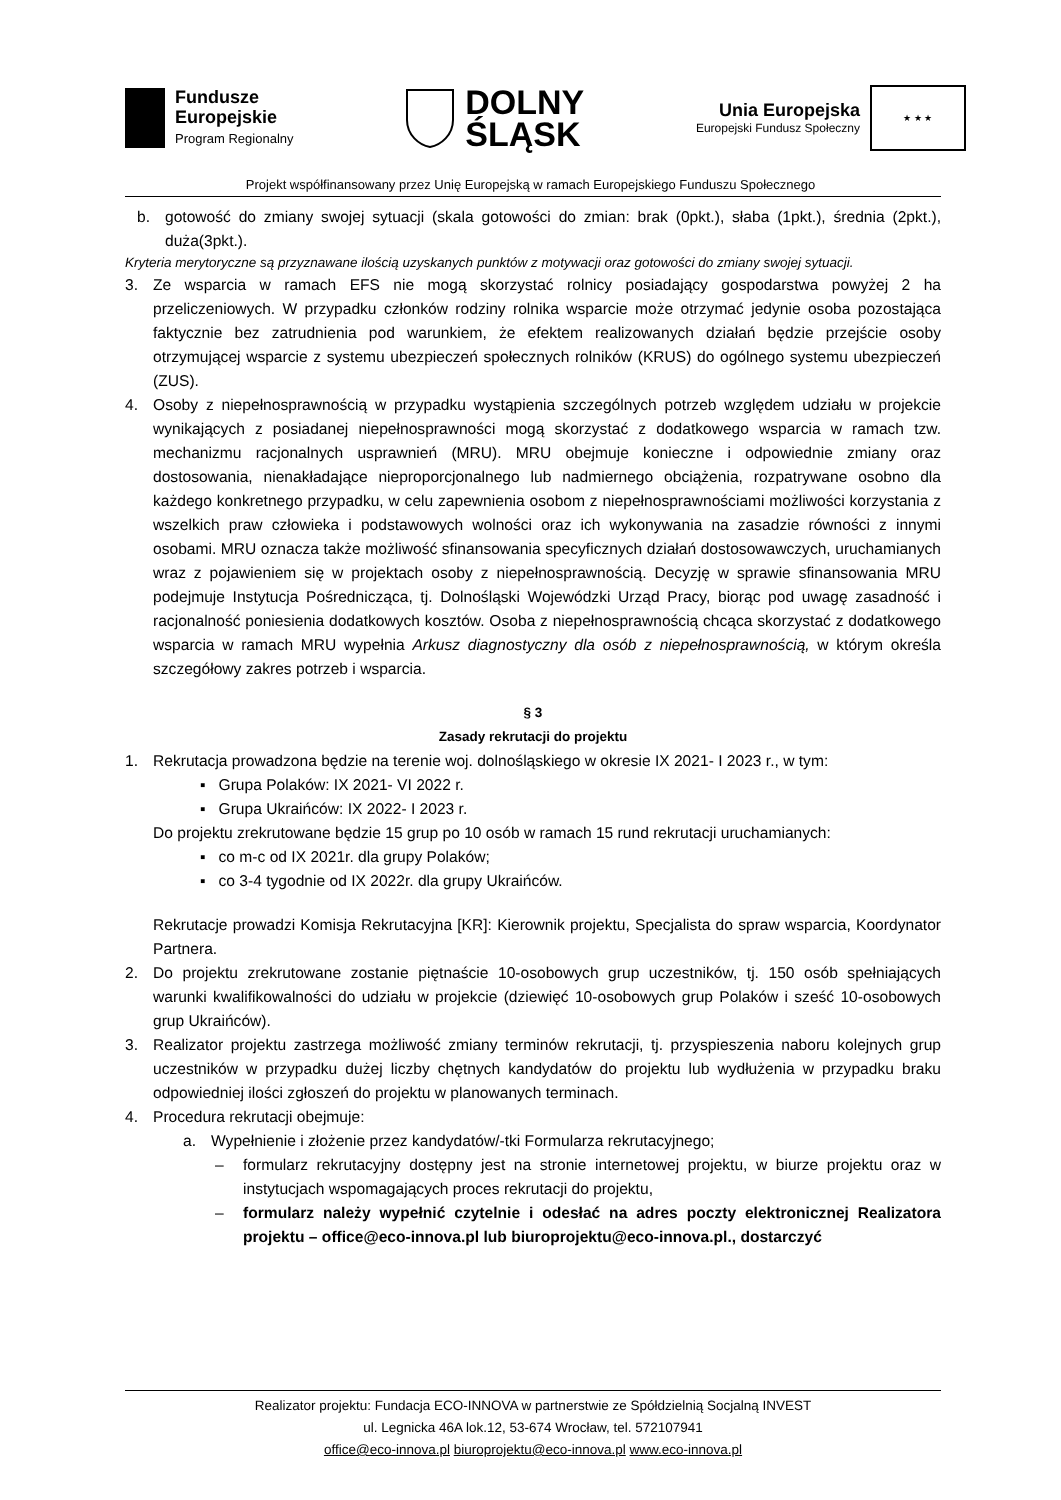Fundusze
Europejskie
Program Regionalny
DOLNY
ŚLĄSK
Unia Europejska
Europejski Fundusz Społeczny
★ ★ ★
Projekt współfinansowany przez Unię Europejską w ramach Europejskiego Funduszu Społecznego
b. gotowość do zmiany swojej sytuacji (skala gotowości do zmian: brak (0pkt.), słaba (1pkt.), średnia (2pkt.), duża(3pkt.).
Kryteria merytoryczne są przyznawane ilością uzyskanych punktów z motywacji oraz gotowości do zmiany swojej sytuacji.
3. Ze wsparcia w ramach EFS nie mogą skorzystać rolnicy posiadający gospodarstwa powyżej 2 ha przeliczeniowych. W przypadku członków rodziny rolnika wsparcie może otrzymać jedynie osoba pozostająca faktycznie bez zatrudnienia pod warunkiem, że efektem realizowanych działań będzie przejście osoby otrzymującej wsparcie z systemu ubezpieczeń społecznych rolników (KRUS) do ogólnego systemu ubezpieczeń (ZUS).
4. Osoby z niepełnosprawnością w przypadku wystąpienia szczególnych potrzeb względem udziału w projekcie wynikających z posiadanej niepełnosprawności mogą skorzystać z dodatkowego wsparcia w ramach tzw. mechanizmu racjonalnych usprawnień (MRU). MRU obejmuje konieczne i odpowiednie zmiany oraz dostosowania, nienakładające nieproporcjonalnego lub nadmiernego obciążenia, rozpatrywane osobno dla każdego konkretnego przypadku, w celu zapewnienia osobom z niepełnosprawnościami możliwości korzystania z wszelkich praw człowieka i podstawowych wolności oraz ich wykonywania na zasadzie równości z innymi osobami. MRU oznacza także możliwość sfinansowania specyficznych działań dostosowawczych, uruchamianych wraz z pojawieniem się w projektach osoby z niepełnosprawnością. Decyzję w sprawie sfinansowania MRU podejmuje Instytucja Pośrednicząca, tj. Dolnośląski Wojewódzki Urząd Pracy, biorąc pod uwagę zasadność i racjonalność poniesienia dodatkowych kosztów. Osoba z niepełnosprawnością chcąca skorzystać z dodatkowego wsparcia w ramach MRU wypełnia Arkusz diagnostyczny dla osób z niepełnosprawnością, w którym określa szczegółowy zakres potrzeb i wsparcia.
§ 3
Zasady rekrutacji do projektu
1. Rekrutacja prowadzona będzie na terenie woj. dolnośląskiego w okresie IX 2021- I 2023 r., w tym:
▪ Grupa Polaków: IX 2021- VI 2022 r.
▪ Grupa Ukraińców: IX 2022- I 2023 r.
Do projektu zrekrutowane będzie 15 grup po 10 osób w ramach 15 rund rekrutacji uruchamianych:
▪ co m-c od IX 2021r. dla grupy Polaków;
▪ co 3-4 tygodnie od IX 2022r. dla grupy Ukraińców.
Rekrutacje prowadzi Komisja Rekrutacyjna [KR]: Kierownik projektu, Specjalista do spraw wsparcia, Koordynator Partnera.
2. Do projektu zrekrutowane zostanie piętnaście 10-osobowych grup uczestników, tj. 150 osób spełniających warunki kwalifikowalności do udziału w projekcie (dziewięć 10-osobowych grup Polaków i sześć 10-osobowych grup Ukraińców).
3. Realizator projektu zastrzega możliwość zmiany terminów rekrutacji, tj. przyspieszenia naboru kolejnych grup uczestników w przypadku dużej liczby chętnych kandydatów do projektu lub wydłużenia w przypadku braku odpowiedniej ilości zgłoszeń do projektu w planowanych terminach.
4. Procedura rekrutacji obejmuje:
a. Wypełnienie i złożenie przez kandydatów/-tki Formularza rekrutacyjnego;
– formularz rekrutacyjny dostępny jest na stronie internetowej projektu, w biurze projektu oraz w instytucjach wspomagających proces rekrutacji do projektu,
– formularz należy wypełnić czytelnie i odesłać na adres poczty elektronicznej Realizatora projektu – office@eco-innova.pl lub biuroprojektu@eco-innova.pl., dostarczyć
Realizator projektu: Fundacja ECO-INNOVA w partnerstwie ze Spółdzielnią Socjalną INVEST
ul. Legnicka 46A lok.12, 53-674 Wrocław, tel. 572107941
office@eco-innova.pl biuroprojektu@eco-innova.pl www.eco-innova.pl